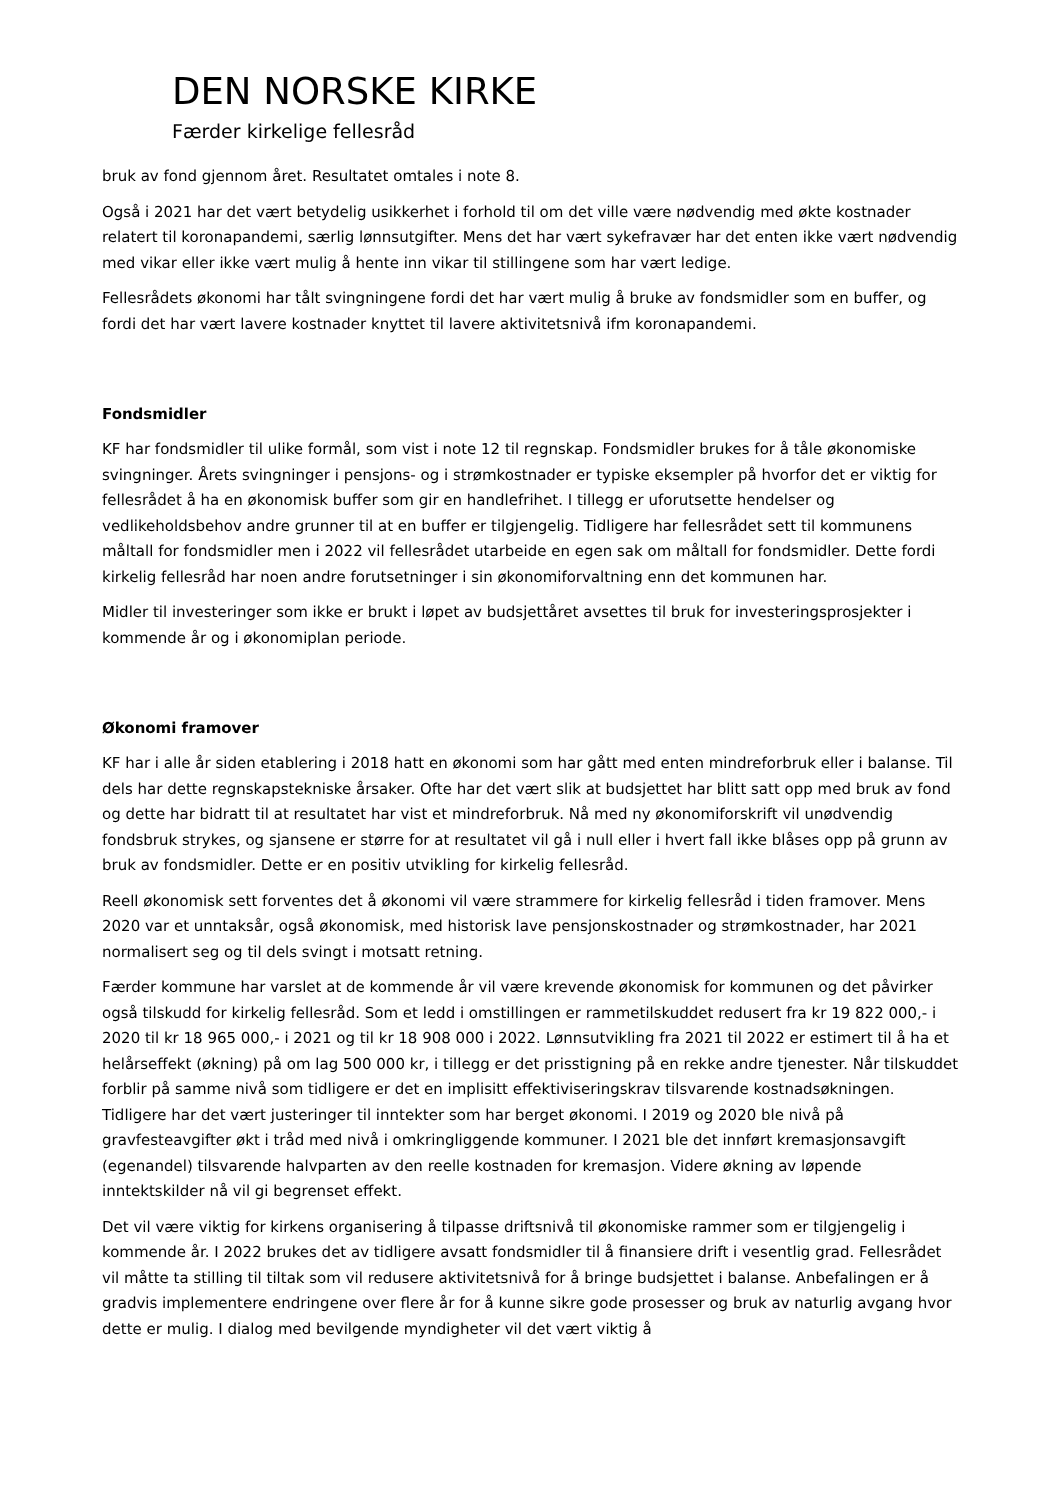DEN NORSKE KIRKE
Færder kirkelige fellesråd
bruk av fond gjennom året. Resultatet omtales i note 8.
Også i 2021 har det vært betydelig usikkerhet i forhold til om det ville være nødvendig med økte kostnader relatert til koronapandemi, særlig lønnsutgifter. Mens det har vært sykefravær har det enten ikke vært nødvendig med vikar eller ikke vært mulig å hente inn vikar til stillingene som har vært ledige.
Fellesrådets økonomi har tålt svingningene fordi det har vært mulig å bruke av fondsmidler som en buffer, og fordi det har vært lavere kostnader knyttet til lavere aktivitetsnivå ifm koronapandemi.
Fondsmidler
KF har fondsmidler til ulike formål, som vist i note 12 til regnskap. Fondsmidler brukes for å tåle økonomiske svingninger. Årets svingninger i pensjons- og i strømkostnader er typiske eksempler på hvorfor det er viktig for fellesrådet å ha en økonomisk buffer som gir en handlefrihet. I tillegg er uforutsette hendelser og vedlikeholdsbehov andre grunner til at en buffer er tilgjengelig. Tidligere har fellesrådet sett til kommunens måltall for fondsmidler men i 2022 vil fellesrådet utarbeide en egen sak om måltall for fondsmidler. Dette fordi kirkelig fellesråd har noen andre forutsetninger i sin økonomiforvaltning enn det kommunen har.
Midler til investeringer som ikke er brukt i løpet av budsjettåret avsettes til bruk for investeringsprosjekter i kommende år og i økonomiplan periode.
Økonomi framover
KF har i alle år siden etablering i 2018 hatt en økonomi som har gått med enten mindreforbruk eller i balanse. Til dels har dette regnskapstekniske årsaker. Ofte har det vært slik at budsjettet har blitt satt opp med bruk av fond og dette har bidratt til at resultatet har vist et mindreforbruk. Nå med ny økonomiforskrift vil unødvendig fondsbruk strykes, og sjansene er større for at resultatet vil gå i null eller i hvert fall ikke blåses opp på grunn av bruk av fondsmidler. Dette er en positiv utvikling for kirkelig fellesråd.
Reell økonomisk sett forventes det å økonomi vil være strammere for kirkelig fellesråd i tiden framover. Mens 2020 var et unntaksår, også økonomisk, med historisk lave pensjonskostnader og strømkostnader, har 2021 normalisert seg og til dels svingt i motsatt retning.
Færder kommune har varslet at de kommende år vil være krevende økonomisk for kommunen og det påvirker også tilskudd for kirkelig fellesråd. Som et ledd i omstillingen er rammetilskuddet redusert fra kr 19 822 000,- i 2020 til kr 18 965 000,- i 2021 og til kr 18 908 000 i 2022. Lønnsutvikling fra 2021 til 2022 er estimert til å ha et helårseffekt (økning) på om lag 500 000 kr, i tillegg er det prisstigning på en rekke andre tjenester. Når tilskuddet forblir på samme nivå som tidligere er det en implisitt effektiviseringskrav tilsvarende kostnadsøkningen. Tidligere har det vært justeringer til inntekter som har berget økonomi. I 2019 og 2020 ble nivå på gravfesteavgifter økt i tråd med nivå i omkringliggende kommuner. I 2021 ble det innført kremasjonsavgift (egenandel) tilsvarende halvparten av den reelle kostnaden for kremasjon. Videre økning av løpende inntektskilder nå vil gi begrenset effekt.
Det vil være viktig for kirkens organisering å tilpasse driftsnivå til økonomiske rammer som er tilgjengelig i kommende år. I 2022 brukes det av tidligere avsatt fondsmidler til å finansiere drift i vesentlig grad. Fellesrådet vil måtte ta stilling til tiltak som vil redusere aktivitetsnivå for å bringe budsjettet i balanse. Anbefalingen er å gradvis implementere endringene over flere år for å kunne sikre gode prosesser og bruk av naturlig avgang hvor dette er mulig. I dialog med bevilgende myndigheter vil det vært viktig å